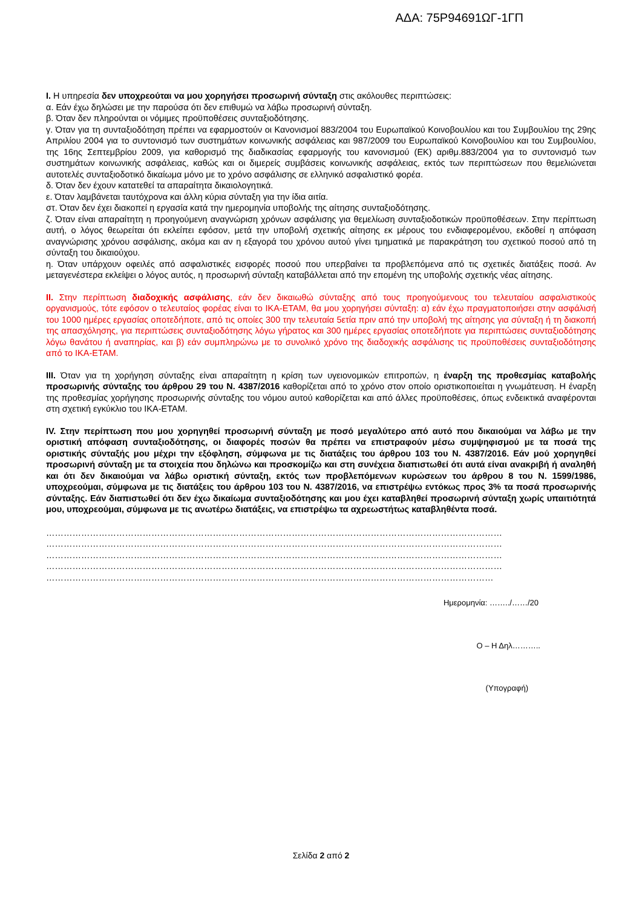ΑΔΑ: 75Ρ94691ΩΓ-1ΓΠ
I. Η υπηρεσία δεν υποχρεούται να μου χορηγήσει προσωρινή σύνταξη στις ακόλουθες περιπτώσεις:
α. Εάν έχω δηλώσει με την παρούσα ότι δεν επιθυμώ να λάβω προσωρινή σύνταξη.
β. Όταν δεν πληρούνται οι νόμιμες προϋποθέσεις συνταξιοδότησης.
γ. Όταν για τη συνταξιοδότηση πρέπει να εφαρμοστούν οι Κανονισμοί 883/2004 του Ευρωπαϊκού Κοινοβουλίου και του Συμβουλίου της 29ης Απριλίου 2004 για το συντονισμό των συστημάτων κοινωνικής ασφάλειας και 987/2009 του Ευρωπαϊκού Κοινοβουλίου και του Συμβουλίου, της 16ης Σεπτεμβρίου 2009, για καθορισμό της διαδικασίας εφαρμογής του κανονισμού (ΕΚ) αριθμ.883/2004 για το συντονισμό των συστημάτων κοινωνικής ασφάλειας, καθώς και οι διμερείς συμβάσεις κοινωνικής ασφάλειας, εκτός των περιπτώσεων που θεμελιώνεται αυτοτελές συνταξιοδοτικό δικαίωμα μόνο με το χρόνο ασφάλισης σε ελληνικό ασφαλιστικό φορέα.
δ. Όταν δεν έχουν κατατεθεί τα απαραίτητα δικαιολογητικά.
ε. Όταν λαμβάνεται ταυτόχρονα και άλλη κύρια σύνταξη για την ίδια αιτία.
στ. Όταν δεν έχει διακοπεί η εργασία κατά την ημερομηνία υποβολής της αίτησης συνταξιοδότησης.
ζ. Όταν είναι απαραίτητη η προηγούμενη αναγνώριση χρόνων ασφάλισης για θεμελίωση συνταξιοδοτικών προϋποθέσεων. Στην περίπτωση αυτή, ο λόγος θεωρείται ότι εκλείπει εφόσον, μετά την υποβολή σχετικής αίτησης εκ μέρους του ενδιαφερομένου, εκδοθεί η απόφαση αναγνώρισης χρόνου ασφάλισης, ακόμα και αν η εξαγορά του χρόνου αυτού γίνει τμηματικά με παρακράτηση του σχετικού ποσού από τη σύνταξη του δικαιούχου.
η. Όταν υπάρχουν οφειλές από ασφαλιστικές εισφορές ποσού που υπερβαίνει τα προβλεπόμενα από τις σχετικές διατάξεις ποσά. Αν μεταγενέστερα εκλείψει ο λόγος αυτός, η προσωρινή σύνταξη καταβάλλεται από την επομένη της υποβολής σχετικής νέας αίτησης.
II. Στην περίπτωση διαδοχικής ασφάλισης, εάν δεν δικαιωθώ σύνταξης από τους προηγούμενους του τελευταίου ασφαλιστικούς οργανισμούς, τότε εφόσον ο τελευταίος φορέας είναι το ΙΚΑ-ΕΤΑΜ, θα μου χορηγήσει σύνταξη: α) εάν έχω πραγματοποιήσει στην ασφάλισή του 1000 ημέρες εργασίας οποτεδήποτε, από τις οποίες 300 την τελευταία 5ετία πριν από την υποβολή της αίτησης για σύνταξη ή τη διακοπή της απασχόλησης, για περιπτώσεις συνταξιοδότησης λόγω γήρατος και 300 ημέρες εργασίας οποτεδήποτε για περιπτώσεις συνταξιοδότησης λόγω θανάτου ή αναπηρίας, και β) εάν συμπληρώνω με το συνολικό χρόνο της διαδοχικής ασφάλισης τις προϋποθέσεις συνταξιοδότησης από το ΙΚΑ-ΕΤΑΜ.
III. Όταν για τη χορήγηση σύνταξης είναι απαραίτητη η κρίση των υγειονομικών επιτροπών, η έναρξη της προθεσμίας καταβολής προσωρινής σύνταξης του άρθρου 29 του Ν. 4387/2016 καθορίζεται από το χρόνο στον οποίο οριστικοποιείται η γνωμάτευση. Η έναρξη της προθεσμίας χορήγησης προσωρινής σύνταξης του νόμου αυτού καθορίζεται και από άλλες προϋποθέσεις, όπως ενδεικτικά αναφέρονται στη σχετική εγκύκλιο του ΙΚΑ-ΕΤΑΜ.
IV. Στην περίπτωση που μου χορηγηθεί προσωρινή σύνταξη με ποσό μεγαλύτερο από αυτό που δικαιούμαι να λάβω με την οριστική απόφαση συνταξιοδότησης, οι διαφορές ποσών θα πρέπει να επιστραφούν μέσω συμψηφισμού με τα ποσά της οριστικής σύνταξής μου μέχρι την εξόφληση, σύμφωνα με τις διατάξεις του άρθρου 103 του Ν. 4387/2016. Εάν μού χορηγηθεί προσωρινή σύνταξη με τα στοιχεία που δηλώνω και προσκομίζω και στη συνέχεια διαπιστωθεί ότι αυτά είναι ανακριβή ή αναληθή και ότι δεν δικαιούμαι να λάβω οριστική σύνταξη, εκτός των προβλεπόμενων κυρώσεων του άρθρου 8 του Ν. 1599/1986, υποχρεούμαι, σύμφωνα με τις διατάξεις του άρθρου 103 του Ν. 4387/2016, να επιστρέψω εντόκως προς 3% τα ποσά προσωρινής σύνταξης. Εάν διαπιστωθεί ότι δεν έχω δικαίωμα συνταξιοδότησης και μου έχει καταβληθεί προσωρινή σύνταξη χωρίς υπαιτιότητά μου, υποχρεούμαι, σύμφωνα με τις ανωτέρω διατάξεις, να επιστρέψω τα αχρεωστήτως καταβληθέντα ποσά.
…………………………………………………………………………………………………………………………………………
…………………………………………………………………………………………………………………………………………
…………………………………………………………………………………………………………………………………………
…………………………………………………………………………………………………………………………………………
………………………………………………………………………………………………………………………………………
Ημερομηνία: ……../……/20
Ο – Η Δηλ………..
(Υπογραφή)
Σελίδα 2 από 2